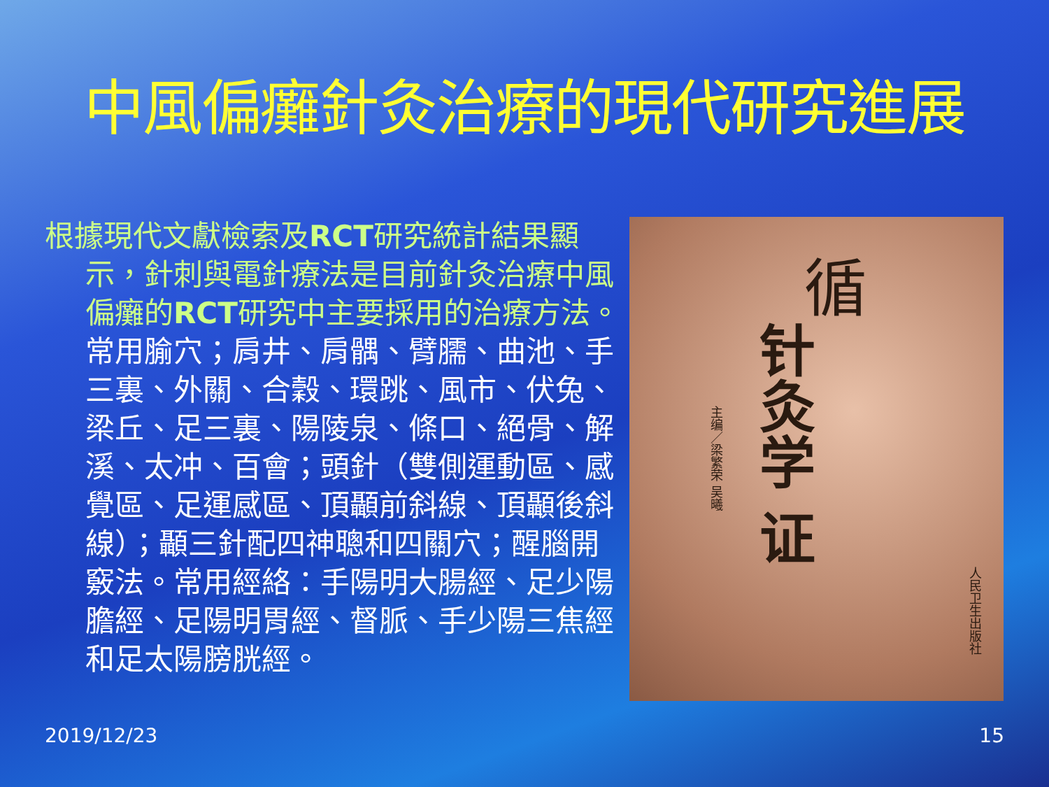中風偏癱針灸治療的現代研究進展
根據現代文獻檢索及RCT研究統計結果顯示，針刺與電針療法是目前針灸治療中風偏癱的RCT研究中主要採用的治療方法。常用腧穴；肩井、肩髃、臂臑、曲池、手三裏、外關、合穀、環跳、風市、伏兔、梁丘、足三裏、陽陵泉、條口、絕骨、解溪、太冲、百會；頭針（雙側運動區、感覺區、足運感區、頂顳前斜線、頂顳後斜線）；顳三針配四神聰和四關穴；醒腦開竅法。常用經絡：手陽明大腸經、足少陽膽經、足陽明胃經、督脈、手少陽三焦經和足太陽膀胱經。
循
针灸学 证
主编／梁繁荣 吴曦
人民卫生出版社
2019/12/23 15